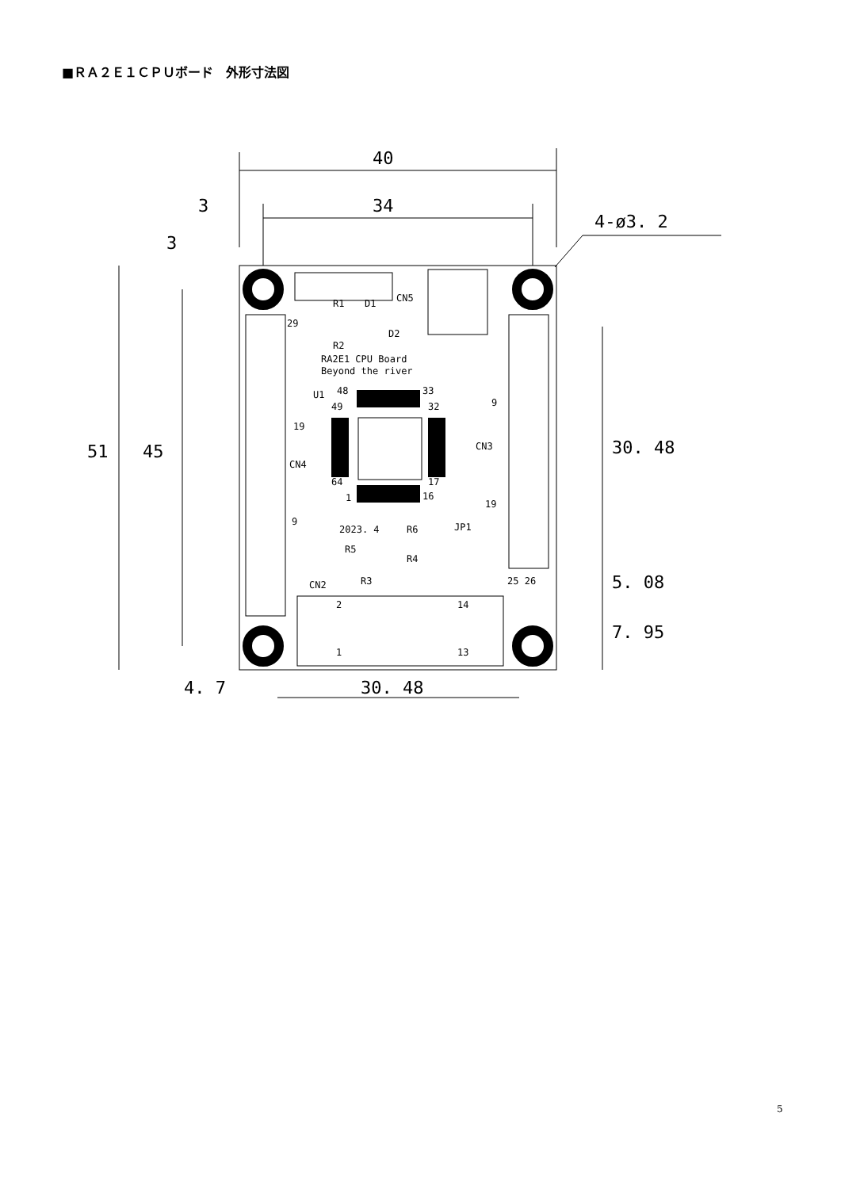■ＲＡ２Ｅ１ＣＰＵボード　外形寸法図
40
34
3
3
4-ø3. 2
51
45
30. 48
5. 08
7. 95
4. 7
30. 48
RA2E1 CPU Board
Beyond the river
29
19
CN4
9
CN3
9
19
25 26
CN5
R1
D1
D2
R2
U1
48
33
49
32
64
17
1
16
2023. 4
R6
JP1
R5
R4
R3
CN2
2
14
1
13
5